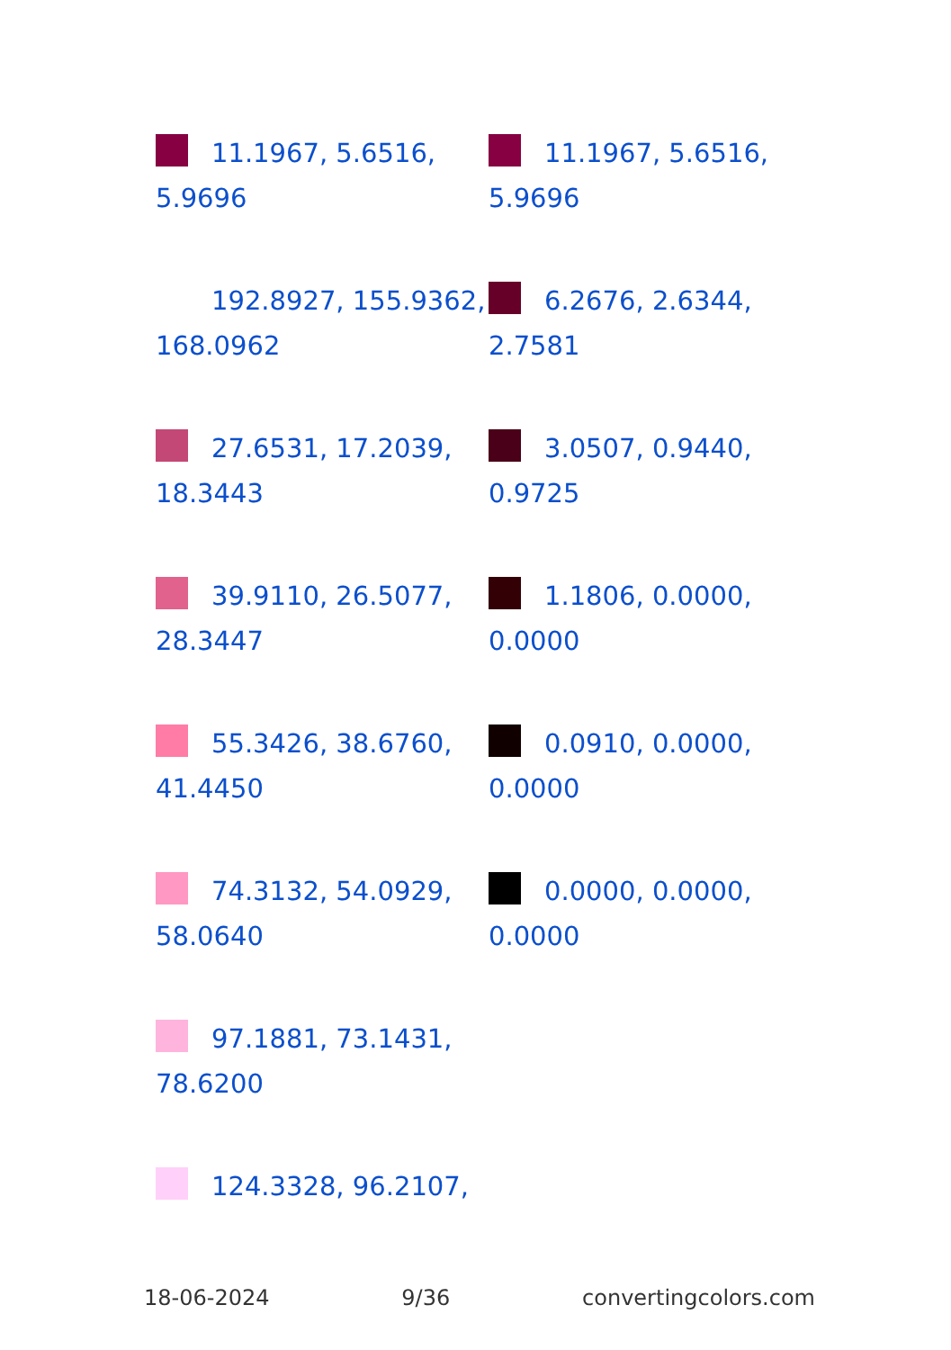11.1967, 5.6516, 5.9696
11.1967, 5.6516, 5.9696
192.8927, 155.9362, 168.0962
6.2676, 2.6344, 2.7581
27.6531, 17.2039, 18.3443
3.0507, 0.9440, 0.9725
39.9110, 26.5077, 28.3447
1.1806, 0.0000, 0.0000
55.3426, 38.6760, 41.4450
0.0910, 0.0000, 0.0000
74.3132, 54.0929, 58.0640
0.0000, 0.0000, 0.0000
97.1881, 73.1431, 78.6200
124.3328, 96.2107,
18-06-2024 9/36 convertingcolors.com